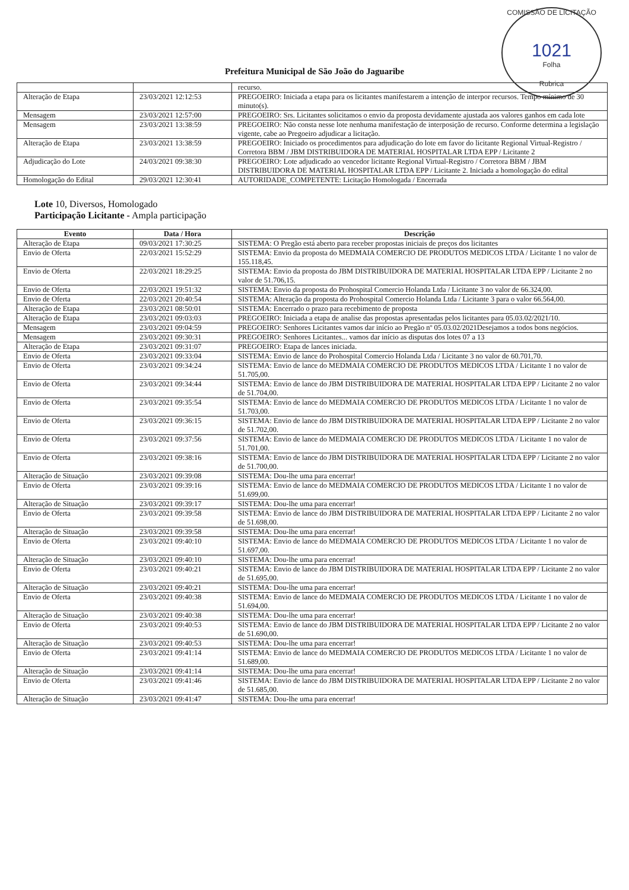COMISSÃO DE LICITAÇÃO
1021
Folha
Rubrica
Prefeitura Municipal de São João do Jaguaribe
| | | recurso. |
| Alteração de Etapa | 23/03/2021 12:12:53 | PREGOEIRO: Iniciada a etapa para os licitantes manifestarem a intenção de interpor recursos. Tempo mínimo de 30 minuto(s). |
| Mensagem | 23/03/2021 12:57:00 | PREGOEIRO: Srs. Licitantes solicitamos o envio da proposta devidamente ajustada aos valores ganhos em cada lote |
| Mensagem | 23/03/2021 13:38:59 | PREGOEIRO: Não consta nesse lote nenhuma manifestação de interposição de recurso. Conforme determina a legislação vigente, cabe ao Pregoeiro adjudicar a licitação. |
| Alteração de Etapa | 23/03/2021 13:38:59 | PREGOEIRO: Iniciado os procedimentos para adjudicação do lote em favor do licitante Regional Virtual-Registro / Corretora BBM / JBM DISTRIBUIDORA DE MATERIAL HOSPITALAR LTDA EPP / Licitante 2 |
| Adjudicação do Lote | 24/03/2021 09:38:30 | PREGOEIRO: Lote adjudicado ao vencedor licitante Regional Virtual-Registro / Corretora BBM / JBM DISTRIBUIDORA DE MATERIAL HOSPITALAR LTDA EPP / Licitante 2. Iniciada a homologação do edital |
| Homologação do Edital | 29/03/2021 12:30:41 | AUTORIDADE_COMPETENTE: Licitação Homologada / Encerrada |
Lote 10, Diversos, Homologado
Participação Licitante - Ampla participação
| Evento | Data / Hora | Descrição |
| --- | --- | --- |
| Alteração de Etapa | 09/03/2021 17:30:25 | SISTEMA: O Pregão está aberto para receber propostas iniciais de preços dos licitantes |
| Envio de Oferta | 22/03/2021 15:52:29 | SISTEMA: Envio da proposta do MEDMAIA COMERCIO DE PRODUTOS MEDICOS LTDA / Licitante 1 no valor de 155.118,45. |
| Envio de Oferta | 22/03/2021 18:29:25 | SISTEMA: Envio da proposta do JBM DISTRIBUIDORA DE MATERIAL HOSPITALAR LTDA EPP / Licitante 2 no valor de 51.706,15. |
| Envio de Oferta | 22/03/2021 19:51:32 | SISTEMA: Envio da proposta do Prohospital Comercio Holanda Ltda / Licitante 3 no valor de 66.324,00. |
| Envio de Oferta | 22/03/2021 20:40:54 | SISTEMA: Alteração da proposta do Prohospital Comercio Holanda Ltda / Licitante 3 para o valor 66.564,00. |
| Alteração de Etapa | 23/03/2021 08:50:01 | SISTEMA: Encerrado o prazo para recebimento de proposta |
| Alteração de Etapa | 23/03/2021 09:03:03 | PREGOEIRO: Iniciada a etapa de analise das propostas apresentadas pelos licitantes para 05.03.02/2021/10. |
| Mensagem | 23/03/2021 09:04:59 | PREGOEIRO: Senhores Licitantes vamos dar início ao Pregão nº 05.03.02/2021Desejamos a todos bons negócios. |
| Mensagem | 23/03/2021 09:30:31 | PREGOEIRO: Senhores Licitantes... vamos dar início as disputas dos lotes 07 a 13 |
| Alteração de Etapa | 23/03/2021 09:31:07 | PREGOEIRO: Etapa de lances iniciada. |
| Envio de Oferta | 23/03/2021 09:33:04 | SISTEMA: Envio de lance do Prohospital Comercio Holanda Ltda / Licitante 3 no valor de 60.701,70. |
| Envio de Oferta | 23/03/2021 09:34:24 | SISTEMA: Envio de lance do MEDMAIA COMERCIO DE PRODUTOS MEDICOS LTDA / Licitante 1 no valor de 51.705,00. |
| Envio de Oferta | 23/03/2021 09:34:44 | SISTEMA: Envio de lance do JBM DISTRIBUIDORA DE MATERIAL HOSPITALAR LTDA EPP / Licitante 2 no valor de 51.704,00. |
| Envio de Oferta | 23/03/2021 09:35:54 | SISTEMA: Envio de lance do MEDMAIA COMERCIO DE PRODUTOS MEDICOS LTDA / Licitante 1 no valor de 51.703,00. |
| Envio de Oferta | 23/03/2021 09:36:15 | SISTEMA: Envio de lance do JBM DISTRIBUIDORA DE MATERIAL HOSPITALAR LTDA EPP / Licitante 2 no valor de 51.702,00. |
| Envio de Oferta | 23/03/2021 09:37:56 | SISTEMA: Envio de lance do MEDMAIA COMERCIO DE PRODUTOS MEDICOS LTDA / Licitante 1 no valor de 51.701,00. |
| Envio de Oferta | 23/03/2021 09:38:16 | SISTEMA: Envio de lance do JBM DISTRIBUIDORA DE MATERIAL HOSPITALAR LTDA EPP / Licitante 2 no valor de 51.700,00. |
| Alteração de Situação | 23/03/2021 09:39:08 | SISTEMA: Dou-lhe uma para encerrar! |
| Envio de Oferta | 23/03/2021 09:39:16 | SISTEMA: Envio de lance do MEDMAIA COMERCIO DE PRODUTOS MEDICOS LTDA / Licitante 1 no valor de 51.699,00. |
| Alteração de Situação | 23/03/2021 09:39:17 | SISTEMA: Dou-lhe uma para encerrar! |
| Envio de Oferta | 23/03/2021 09:39:58 | SISTEMA: Envio de lance do JBM DISTRIBUIDORA DE MATERIAL HOSPITALAR LTDA EPP / Licitante 2 no valor de 51.698,00. |
| Alteração de Situação | 23/03/2021 09:39:58 | SISTEMA: Dou-lhe uma para encerrar! |
| Envio de Oferta | 23/03/2021 09:40:10 | SISTEMA: Envio de lance do MEDMAIA COMERCIO DE PRODUTOS MEDICOS LTDA / Licitante 1 no valor de 51.697,00. |
| Alteração de Situação | 23/03/2021 09:40:10 | SISTEMA: Dou-lhe uma para encerrar! |
| Envio de Oferta | 23/03/2021 09:40:21 | SISTEMA: Envio de lance do JBM DISTRIBUIDORA DE MATERIAL HOSPITALAR LTDA EPP / Licitante 2 no valor de 51.695,00. |
| Alteração de Situação | 23/03/2021 09:40:21 | SISTEMA: Dou-lhe uma para encerrar! |
| Envio de Oferta | 23/03/2021 09:40:38 | SISTEMA: Envio de lance do MEDMAIA COMERCIO DE PRODUTOS MEDICOS LTDA / Licitante 1 no valor de 51.694,00. |
| Alteração de Situação | 23/03/2021 09:40:38 | SISTEMA: Dou-lhe uma para encerrar! |
| Envio de Oferta | 23/03/2021 09:40:53 | SISTEMA: Envio de lance do JBM DISTRIBUIDORA DE MATERIAL HOSPITALAR LTDA EPP / Licitante 2 no valor de 51.690,00. |
| Alteração de Situação | 23/03/2021 09:40:53 | SISTEMA: Dou-lhe uma para encerrar! |
| Envio de Oferta | 23/03/2021 09:41:14 | SISTEMA: Envio de lance do MEDMAIA COMERCIO DE PRODUTOS MEDICOS LTDA / Licitante 1 no valor de 51.689,00. |
| Alteração de Situação | 23/03/2021 09:41:14 | SISTEMA: Dou-lhe uma para encerrar! |
| Envio de Oferta | 23/03/2021 09:41:46 | SISTEMA: Envio de lance do JBM DISTRIBUIDORA DE MATERIAL HOSPITALAR LTDA EPP / Licitante 2 no valor de 51.685,00. |
| Alteração de Situação | 23/03/2021 09:41:47 | SISTEMA: Dou-lhe uma para encerrar! |